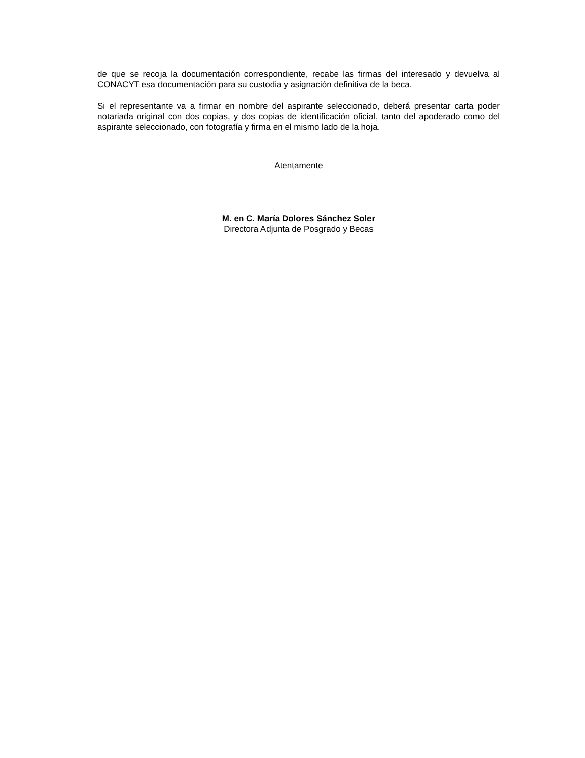de que se recoja la documentación correspondiente, recabe las firmas del interesado y devuelva al CONACYT esa documentación para su custodia y asignación definitiva de la beca.
Si el representante va a firmar en nombre del aspirante seleccionado, deberá presentar carta poder notariada original con dos copias, y dos copias de identificación oficial, tanto del apoderado como del aspirante seleccionado, con fotografía y firma en el mismo lado de la hoja.
Atentamente
M. en C. María Dolores Sánchez Soler
Directora Adjunta de Posgrado y Becas